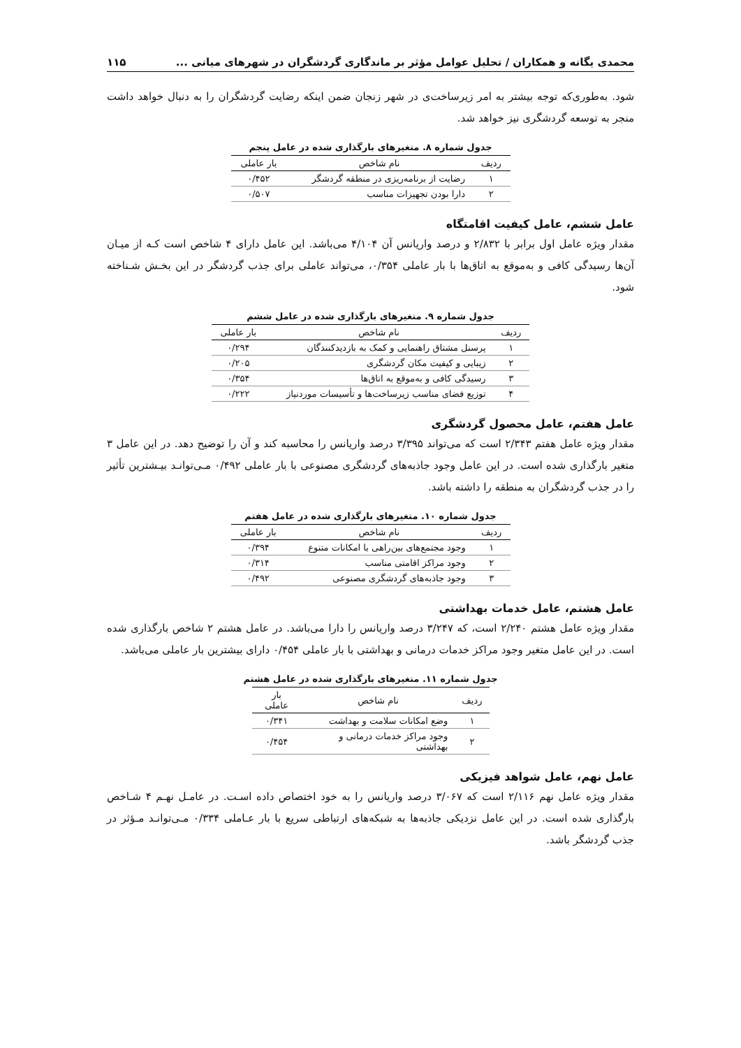محمدی یگانه و همکاران / تحلیل عوامل مؤثر بر ماندگاری گردشگران در شهرهای میانی ... ۱۱۵
شود. به‌طوری‌که توجه بیشتر به امر زیرساخت‌ی در شهر زنجان ضمن اینکه رضایت گردشگران را به دنبال خواهد داشت منجر به توسعه گردشگری نیز خواهد شد.
جدول شماره ۸. متغیرهای بارگذاری شده در عامل پنجم
| ردیف | نام شاخص | بار عاملی |
| --- | --- | --- |
| ۱ | رضایت از برنامه‌ریزی در منطقه گردشگر | ۰/۴۵۲ |
| ۲ | دارا بودن تجهیزات مناسب | ۰/۵۰۷ |
عامل ششم، عامل کیفیت اقامتگاه
مقدار ویژه عامل اول برابر با ۲/۸۳۲ و درصد واریانس آن ۴/۱۰۴ می‌باشد. این عامل دارای ۴ شاخص است کـه از میـان آن‌ها رسیدگی کافی و به‌موقع به اتاق‌ها با بار عاملی ۰/۳۵۴، می‌تواند عاملی برای جذب گردشگر در این بخـش شـناخته شود.
جدول شماره ۹. متغیرهای بارگذاری شده در عامل ششم
| ردیف | نام شاخص | بار عاملی |
| --- | --- | --- |
| ۱ | پرسنل مشتاق راهنمایی و کمک به بازدیدکنندگان | ۰/۲۹۴ |
| ۲ | زیبایی و کیفیت مکان گردشگری | ۰/۲۰۵ |
| ۳ | رسیدگی کافی و به‌موقع به اتاق‌ها | ۰/۳۵۴ |
| ۴ | توزیع فضای مناسب زیرساخت‌ها و تأسیسات موردنیاز | ۰/۲۲۲ |
عامل هفتم، عامل محصول گردشگری
مقدار ویژه عامل هفتم ۲/۳۴۳ است که می‌تواند ۳/۳۹۵ درصد واریانس را محاسبه کند و آن را توضیح دهد. در این عامل ۳ متغیر بارگذاری شده است. در این عامل وجود جاذبه‌های گردشگری مصنوعی با بار عاملی ۰/۴۹۲ مـی‌توانـد بیـشترین تأثیر را در جذب گردشگران به منطقه را داشته باشد.
جدول شماره ۱۰. متغیرهای بارگذاری شده در عامل هفتم
| ردیف | نام شاخص | بار عاملی |
| --- | --- | --- |
| ۱ | وجود مجتمع‌های بین‌راهی با امکانات متنوع | ۰/۳۹۴ |
| ۲ | وجود مراکز اقامتی مناسب | ۰/۳۱۴ |
| ۳ | وجود جاذبه‌های گردشگری مصنوعی | ۰/۴۹۲ |
عامل هشتم، عامل خدمات بهداشتی
مقدار ویژه عامل هشتم ۲/۲۴۰ است، که ۳/۲۴۷ درصد واریانس را دارا می‌باشد. در عامل هشتم ۲ شاخص بارگذاری شده است. در این عامل متغیر وجود مراکز خدمات درمانی و بهداشتی با بار عاملی ۰/۴۵۴ دارای بیشترین بار عاملی می‌باشد.
جدول شماره ۱۱. متغیرهای بارگذاری شده در عامل هشتم
| ردیف | نام شاخص | بار عاملی |
| --- | --- | --- |
| ۱ | وضع امکانات سلامت و بهداشت | ۰/۳۴۱ |
| ۲ | وجود مراکز خدمات درمانی و بهداشتی | ۰/۴۵۴ |
عامل نهم، عامل شواهد فیزیکی
مقدار ویژه عامل نهم ۲/۱۱۶ است که ۳/۰۶۷ درصد واریانس را به خود اختصاص داده اسـت. در عامـل نهـم ۴ شـاخص بارگذاری شده است. در این عامل نزدیکی جاذبه‌ها به شبکه‌های ارتباطی سریع با بار عـاملی ۰/۳۳۴ مـی‌توانـد مـؤثر در جذب گردشگر باشد.